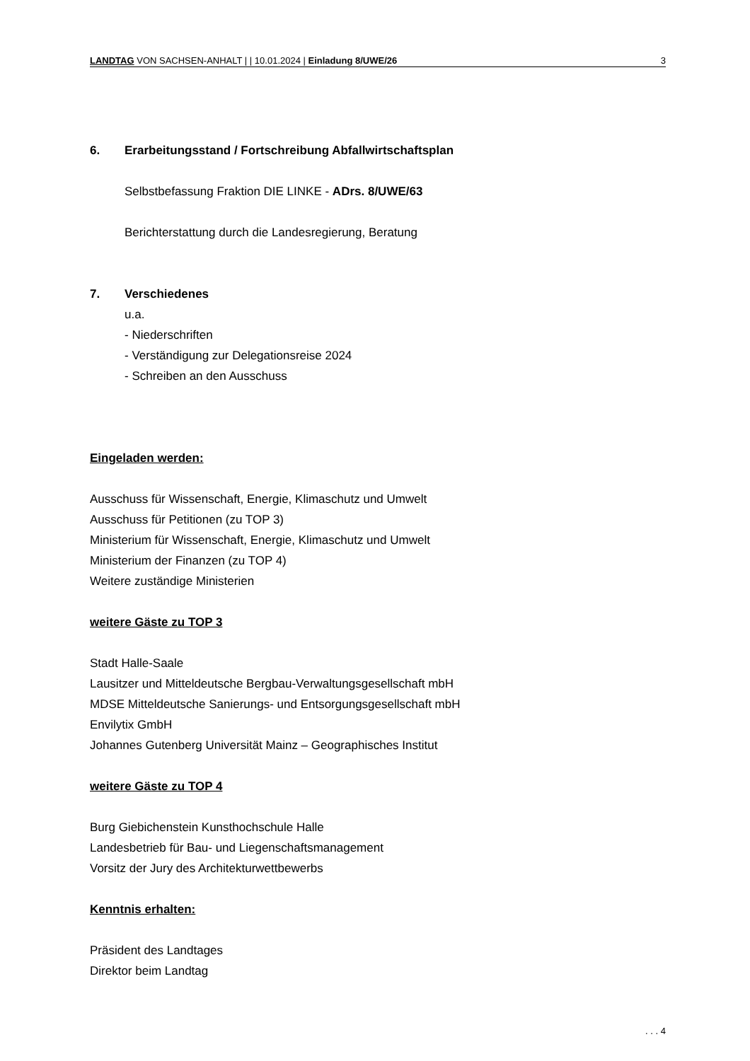LANDTAG VON SACHSEN-ANHALT | | 10.01.2024 | Einladung 8/UWE/26 3
6. Erarbeitungsstand / Fortschreibung Abfallwirtschaftsplan
Selbstbefassung Fraktion DIE LINKE - ADrs. 8/UWE/63
Berichterstattung durch die Landesregierung, Beratung
7. Verschiedenes
u.a.
- Niederschriften
- Verständigung zur Delegationsreise 2024
- Schreiben an den Ausschuss
Eingeladen werden:
Ausschuss für Wissenschaft, Energie, Klimaschutz und Umwelt
Ausschuss für Petitionen (zu TOP 3)
Ministerium für Wissenschaft, Energie, Klimaschutz und Umwelt
Ministerium der Finanzen (zu TOP 4)
Weitere zuständige Ministerien
weitere Gäste zu TOP 3
Stadt Halle-Saale
Lausitzer und Mitteldeutsche Bergbau-Verwaltungsgesellschaft mbH
MDSE Mitteldeutsche Sanierungs- und Entsorgungsgesellschaft mbH
Envilytix GmbH
Johannes Gutenberg Universität Mainz – Geographisches Institut
weitere Gäste zu TOP 4
Burg Giebichenstein Kunsthochschule Halle
Landesbetrieb für Bau- und Liegenschaftsmanagement
Vorsitz der Jury des Architekturwettbewerbs
Kenntnis erhalten:
Präsident des Landtages
Direktor beim Landtag
. . . 4